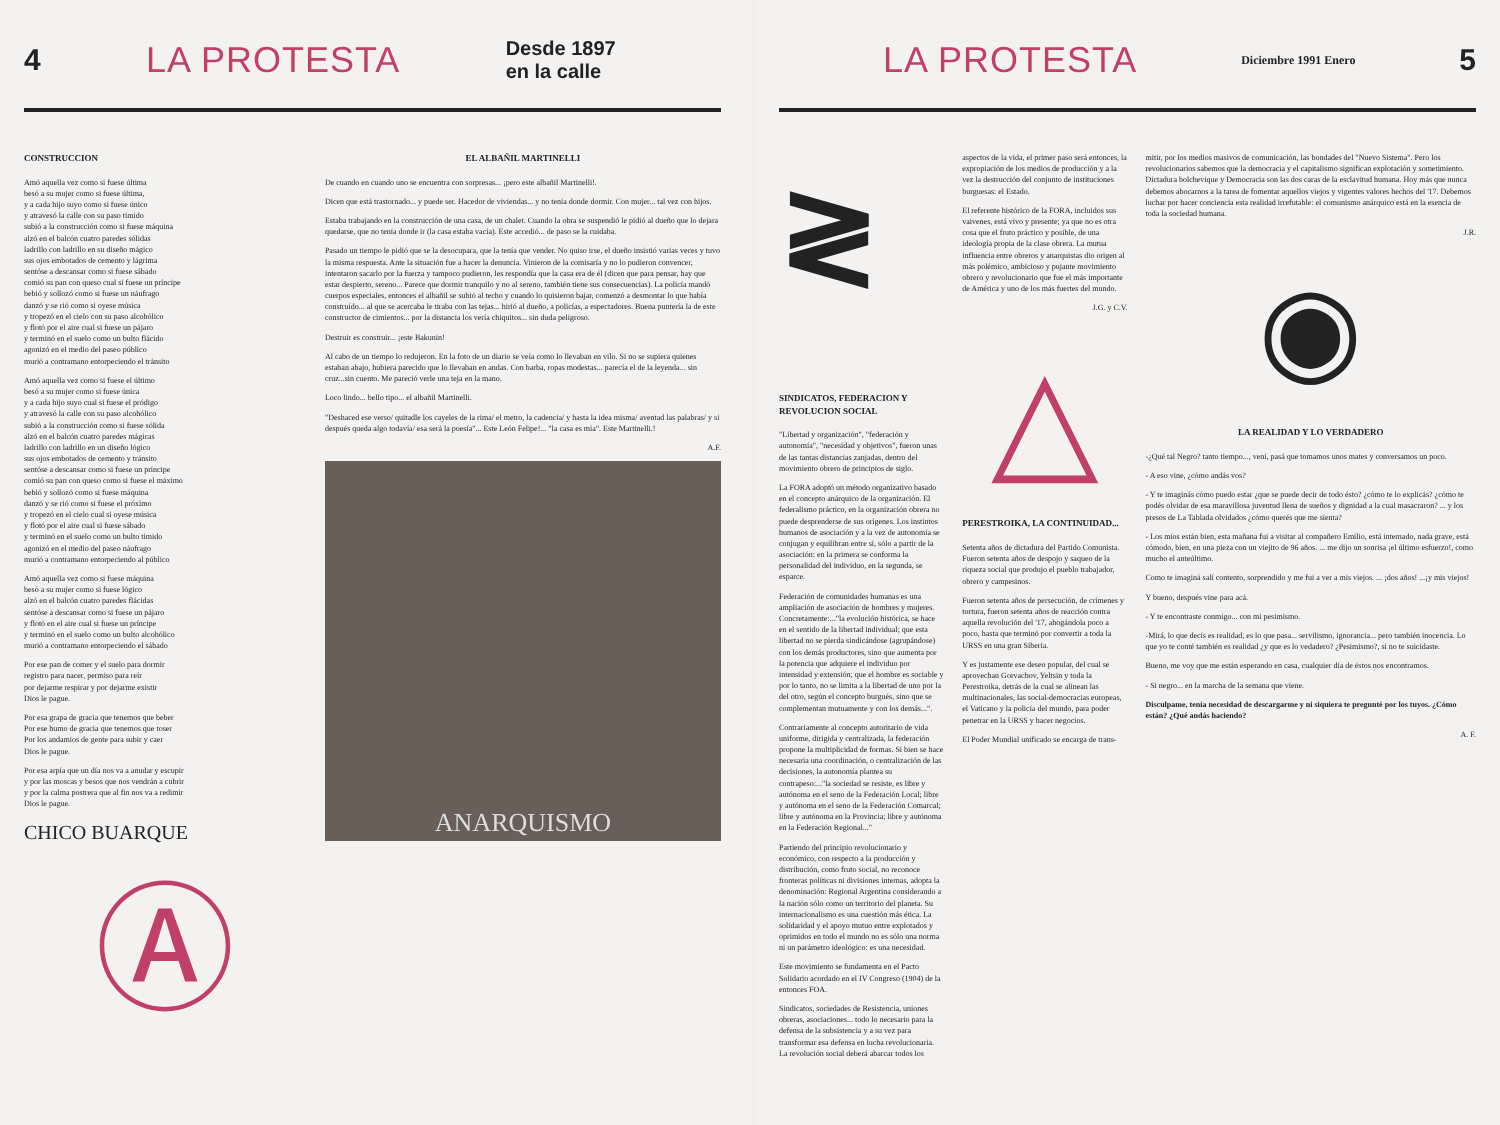4 LA PROTESTA Desde 1897
en la calle
CONSTRUCCION
Amó aquella vez como si fuese última
besó a su mujer como si fuese última,
y a cada hijo suyo como si fuese único
y atravesó la calle con su paso tímido
subió a la construcción como si fuese máquina
alzó en el balcón cuatro paredes sólidas
ladrillo con ladrillo en su diseño mágico
sus ojos embotados de cemento y lágrima
sentóse a descansar como si fuese sábado
comió su pan con queso cual si fuese un príncipe
bebió y sollozó como si fuese un náufrago
danzó y se rió como si oyese música
y tropezó en el cielo con su paso alcohólico
y flotó por el aire cual si fuese un pájaro
y terminó en el suelo como un bulto flácido
agonizó en el medio del paseo público
murió a contramano entorpeciendo el tránsito
Amó aquella vez como si fuese el último
besó a su mujer como si fuese única
y a cada hijo suyo cual si fuese el pródigo
y atravesó la calle con su paso alcohólico
subió a la construcción como si fuese sólida
alzó en el balcón cuatro paredes mágicas
ladrillo con ladrillo en un diseño lógico
sus ojos embotados de cemento y tránsito
sentóse a descansar como si fuese un príncipe
comió su pan con queso como si fuese el máximo
bebió y sollozó como si fuese máquina
danzó y se rió como si fuese el próximo
y tropezó en el cielo cual si oyese música
y flotó por el aire cual si fuese sábado
y terminó en el suelo como un bulto tímido
agonizó en el medio del paseo náufrago
murió a contramano entorpeciendo al público
Amó aquella vez como si fuese máquina
besó a su mujer como si fuese lógico
alzó en el balcón cuatro paredes flácidas
sentóse a descansar como si fuese un pájaro
y flotó en el aire cual si fuese un príncipe
y terminó en el suelo como un bulto alcohólico
murió a contramano entorpeciendo el sábado
Por ese pan de comer y el suelo para dormir
registro para nacer, permiso para reír
por dejarme respirar y por dejarme existir
Dios le pague.
Por esa grapa de gracia que tenemos que beber
Por ese humo de gracia que tenemos que toser
Por los andamios de gente para subir y caer
Dios le pague.
Por esa arpía que un día nos va a anudar y escupir
y por las moscas y besos que nos vendrán a cubrir
y por la calma postrera que al fin nos va a redimir
Dios le pague.
CHICO BUARQUE
Ⓐ
EL ALBAÑIL MARTINELLI
De cuando en cuando uno se encuentra con sorpresas... ¡pero este albañil Martinelli!.
Dicen que está trastornado... y puede ser. Hacedor de viviendas... y no tenía donde dormir. Con mujer... tal vez con hijos.
Estaba trabajando en la construcción de una casa, de un chalet. Cuando la obra se suspendió le pidió al dueño que lo dejara quedarse, que no tenía donde ir (la casa estaba vacía). Este accedió... de paso se la cuidaba.
Pasado un tiempo le pidió que se la desocupara, que la tenía que vender. No quiso irse, el dueño insistió varias veces y tuvo la misma respuesta. Ante la situación fue a hacer la denuncia. Vinieron de la comisaría y no lo pudieron convencer, intentaron sacarlo por la fuerza y tampoco pudieron, les respondía que la casa era de él (dicen que para pensar, hay que estar despierto, sereno... Parece que dormir tranquilo y no al sereno, también tiene sus consecuencias). La policía mandó cuerpos especiales, entonces el albañil se subió al techo y cuando lo quisieron bajar, comenzó a desmontar lo que había construído... al que se acercaba le tiraba con las tejas... hirió al dueño, a policías, a espectadores. Buena puntería la de este constructor de cimientos... por la distancia los vería chiquitos... sin duda peligroso.
Destruir es construir... ¡este Bakunin!
Al cabo de un tiempo lo redujeron. En la foto de un diario se veía como lo llevaban en vilo. Si no se supiera quienes estaban abajo, hubiera parecido que lo llevaban en andas. Con barba, ropas modestas... parecía el de la leyenda... sin cruz...sin cuento. Me pareció verle una teja en la mano.
Loco lindo... bello tipo... el albañil Martinelli.
"Deshaced ese verso/ quitadle los cayeles de la rima/ el metro, la cadencia/ y hasta la idea misma/ aventad las palabras/ y si después queda algo todavía/ esa será la poesía"... Este León Felipe!... "la casa es mía". Este Martinelli.!
A.F.
ANARQUISMO
LA PROTESTA Diciembre 1991 Enero 5
≷
SINDICATOS, FEDERACION Y REVOLUCION SOCIAL
"Libertad y organización", "federación y autonomía", "necesidad y objetivos", fueron unas de las tantas distancias zanjadas, dentro del movimiento obrero de principios de siglo.
La FORA adoptó un método organizativo basado en el concepto anárquico de la organización. El federalismo práctico, en la organización obrera no puede desprenderse de sus orígenes. Los instintos humanos de asociación y a la vez de autonomía se conjugan y equilibran entre sí, sólo a partir de la asociación: en la primera se conforma la personalidad del individuo, en la segunda, se esparce.
Federación de comunidades humanas es una ampliación de asociación de hombres y mujeres. Concretamente:..."la evolución histórica, se hace en el sentido de la libertad individual; que esta libertad no se pierda sindicándose (agrupándose) con los demás productores, sino que aumenta por la potencia que adquiere el individuo por intensidad y extensión; que el hombre es sociable y por lo tanto, no se limita a la libertad de uno por la del otro, según el concepto burgués, sino que se complementan mutuamente y con los demás...".
Contrariamente al concepto autoritario de vida uniforme, dirigida y centralizada, la federación propone la multiplicidad de formas. Si bien se hace necesaria una coordinación, o centralización de las decisiones, la autonomía plantea su contrapeso:..."la sociedad se resiste, es libre y autónoma en el seno de la Federación Local; libre y autónoma en el seno de la Federación Comarcal; libre y autónoma en la Provincia; libre y autónoma en la Federación Regional..."
Partiendo del principio revolucionario y económico, con respecto a la producción y distribución, como fruto social, no reconoce fronteras políticas ni divisiones internas, adopta la denominación: Regional Argentina considerando a la nación sólo como un territorio del planeta. Su internacionalismo es una cuestión más ética. La solidaridad y el apoyo mutuo entre explotados y oprimidos en todo el mundo no es sólo una norma ni un parámetro ideológico: es una necesidad.
Este movimiento se fundamenta en el Pacto Solidario acordado en el IV Congreso (1904) de la entonces FOA.
Sindicatos, sociedades de Resistencia, uniones obreras, asociaciones... todo lo necesario para la defensa de la subsistencia y a su vez para transformar esa defensa en lucha revolucionaria. La revolución social deberá abarcar todos los
aspectos de la vida, el primer paso será entonces, la expropiación de los medios de producción y a la vez la destrucción del conjunto de instituciones burguesas: el Estado.
El referente histórico de la FORA, incluidos sus vaivenes, está vivo y presente; ya que no es otra cosa que el fruto práctico y posible, de una ideología propia de la clase obrera. La mutua influencia entre obreros y anarquistas dio origen al más polémico, ambicioso y pujante movimiento obrero y revolucionario que fue el más importante de América y uno de los más fuertes del mundo.
J.G. y C.V.
△
PERESTROIKA, LA CONTINUIDAD...
Setenta años de dictadura del Partido Comunista. Fueron setenta años de despojo y saqueo de la riqueza social que produjo el pueblo trabajador, obrero y campesinos.
Fueron setenta años de persecución, de crímenes y tortura, fueron setenta años de reacción contra aquella revolución del '17, ahogándola poco a poco, hasta que terminó por convertir a toda la URSS en una gran Siberia.
Y es justamente ese deseo popular, del cual se aprovechan Gorvachov, Yeltsin y toda la Perestroika, detrás de la cual se alinean las multinacionales, las social-democracias europeas, el Vaticano y la policía del mundo, para poder penetrar en la URSS y hacer negocios.
El Poder Mundial unificado se encarga de trans-
mitir, por los medios masivos de comunicación, las bondades del "Nuevo Sistema". Pero los revolucionarios sabemos que la democracia y el capitalismo significan explotación y sometimiento. Dictadura bolchevique y Democracia son las dos caras de la esclavitud humana. Hoy más que nunca debemos abocarnos a la tarea de fomentar aquellos viejos y vigentes valores hechos del '17. Debemos luchar por hacer conciencia esta realidad irrefutable: el comunismo anárquico está en la esencia de toda la sociedad humana.
J.R.
◉
LA REALIDAD Y LO VERDADERO
-¿Qué tal Negro? tanto tiempo..., vení, pasá que tomamos unos mates y conversamos un poco.
- A eso vine, ¿cómo andás vos?
- Y te imaginás cómo puedo estar ¿que se puede decir de todo ésto? ¿cómo te lo explicás? ¿cómo te podés olvidar de esa maravillosa juventud llena de sueños y dignidad a la cual masacraron? ... y los presos de La Tablada olvidados ¿cómo querés que me sienta?
- Los míos están bien, esta mañana fui a visitar al compañero Emilio, está internado, nada grave, está cómodo, bien, en una pieza con un viejito de 96 años. ... me dijo un sonrisa ¡el último esfuerzo!, como mucho el anteúltimo.
Como te imaginá salí contento, sorprendido y me fui a ver a mis viejos. ... ¡dos años! ...¡y mis viejos!
Y bueno, después vine para acá.
- Y te encontraste conmigo... con mi pesimismo.
-Mirá, lo que decís es realidad, es lo que pasa... servilismo, ignorancia... pero también inocencia. Lo que yo te conté también es realidad ¿y que es lo vedadero? ¿Pesimismo?, si no te suicidaste.
Bueno, me voy que me están esperando en casa, cualquier día de éstos nos encontramos.
- Si negro... en la marcha de la semana que viene.
Disculpame, tenía necesidad de descargarme y ni siquiera te pregunté por los tuyos. ¿Cómo están? ¿Qué andás haciendo?
A. F.